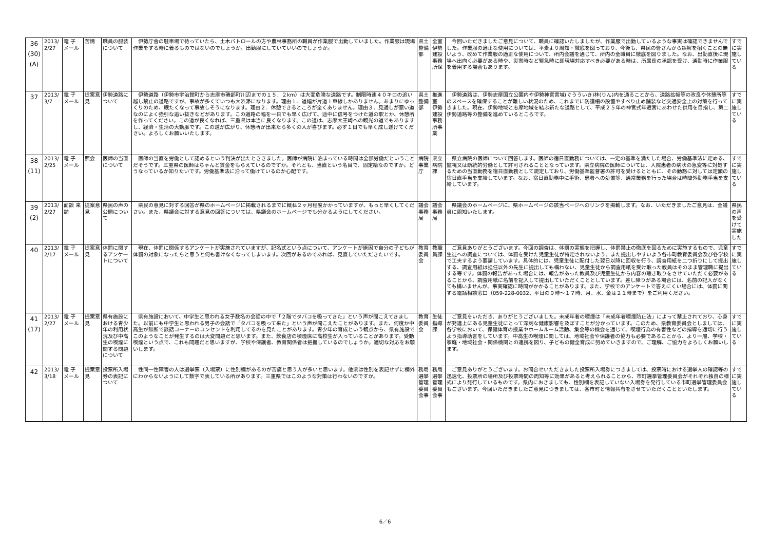| 36 (30) (A) | 2013/ 2/27 | 電 子 メール | 苦情 | 職員の服装について | 伊勢庁舎の駐車場で待っていたら、土木パトロールの方や農林事務所の職員が作業服で出勤していました。作業服は現場作業をする時に着るものではないのでしょうか。出勤服にしていていいのでしょうか。 | 県土整備部 | 全室 伊勢建設事務所保 | 今回いただきましたご意見について、職員に確認いたしましたが、作業服で出勤しているような事実は確認できませんでした。作業服の適正な使用については、平素より周知・徹底を図っており、今後も、県民の皆さんから誤解を招くことの無いよう、改めて作業服の適正な使用について、所内会議を通じて、所内の全職員に徹底を図りました。なお、出勤直後に現場へ出向く必要がある時や、災害時など緊急時に即現場対応すべき必要がある時は、所属長の承認を受け、通勤時に作業服を着用する場合もあります。 | すでに実施している |
| 37 | 2013/ 3/7 | 電 子 メール | 提案意見 | 伊勢道路について | 伊勢道路（伊勢市宇治館町から志摩市磯部町川辺までの１５．２km）は大変危険な道路です。制限時速４０キロの追い越し禁止の道路ですが、事故が多くていつも大渋滞になります。理由１．道幅が片道１車線しかありません。あまりにゆっくりのため、眠たくなって事故しそうになります。理由２．休憩できるところが全くありません。理由３．見通しが悪い道なのによく強引な追い抜きなどがあります。この道路の幅を一日でも早く広げて、途中に信号をつけた道の駅とか、休憩所を作ってください。この道が良くなれば、三重県は本当に良くなります。この道は、志摩大王崎への観光の道でもありますし、経済・生活の大動脈です。この道が広がり、休憩所が出来たら多くの人が喜びます。必ず１日でも早く成し遂げてください。よろしくお願いいたします。 | 県土整備部 | 推進室 伊勢建設事務所事業 | 伊勢道路は、伊勢志摩国立公園内や伊勢神宮宮域(ぐうういき)林(りん)内を通ることから、道路拡幅等の改良や休憩所等のスペースを確保することが難しい状況のため、これまでに防護柵の設置やすべり止め舗装など交通安全上の対策を行ってきました。現在、伊勢地域と志摩地域を結ぶ新たな道路として、平成２５年の神宮式年遷宮にあわせた供用を目指し、第二伊勢道路等の整備を進めているところです。 | すでに実施している |
| 38 (11) | 2013/ 2/25 | 電 子 メール | 照会 | 医師の当直について | 医師の当直を労働として認めるという判決が出たとききました。医師が病院に泊まっている時間は全部労働だということだそうです。三重県の医師はちゃんと賃金をもらえているのですか。それとも、当直という名目で、固定給なのですか。どうなっているか知りたいです。労働基準法に沿って働けているのか心配です。 | 病院事業庁 | 県立病院課 | 県立病院の医師について回答します。医師の宿日直勤務については、一定の基準を満たした場合、労働基準法に定める、監視又は断続的労働として許可されることとなっています。県立病院の医師については、入院患者の病状の急変等に対処するための当直勤務を宿日直勤務として規定しており、労働基準監督署の許可を受けるとともに、その勤務に対しては定額の宿日直手当を支給しています。なお、宿日直勤務中に手術、患者への処置等、通常業務を行った場合は時間外勤務手当を支給しています。 | すでに実施している |
| 39 (2) | 2013/ 2/27 | 面談 来訪 | 提案意見 | 県民の声の公開について | 県民の意見に対する回答が県のホームページに掲載されるまでに概ね２ヶ月程度かかっていますが、もっと早くしてください。また、県議会に対する意見の回答については、県議会のホームページでも分かるようにしてください。 | 議会事務局 | 議会事務局 | 県議会のホームページに、県ホームページの該当ページへのリンクを掲載します。なお、いただきましたご意見は、全議員に周知いたします。 | 県民の声を受けて実施した |
| 40 | 2013/ 2/17 | 電 子 メール | 提案意見 | 体罰に関するアンケートについて | 現在、体罰に関係するアンケートが実施されていますが、記名式という点について、アンケートが原因で自分の子どもが体罰の対象になったらと思うと何も書けなくなってしまいます。次回があるのであれば、見直していただきたいです。 | 教育委員会 | 教職員課 | ご意見ありがとうございます。今回の調査は、体罰の実態を把握し、体罰禁止の徹底を図るために実施するもので、児童生徒への調査については、体罰を受けた児童生徒が特定されないよう、また提出しやすいよう各市町教育委員会及び各学校で工夫するよう要請しています。具体的には、児童生徒に配付した翌日以降に回収を行う、調査用紙を二つ折りにして提出する、調査用紙は担任以外の先生に提出しても構わない、児童生徒から調査用紙を受け取った教員はそのまま管理職に提出する等です。体罰の報告があった場合には、報告があった教員及び児童生徒から内容の聴き取りをさせていただく必要があることから、調査用紙に名前を記入して提出していただくこととしています。差し障りがある場合には、名前の記入がなくても構いませんが、事実確認に時間がかかることがあります。また、学校でのアンケートで答えにくい場合には、体罰に関する電話相談窓口（059-228-0032、平日の９時～１７時、月、水、金は２１時まで）をご利用ください。 | すでに実施している |
| 41 (17) | 2013/ 2/27 | 電 子 メール | 提案意見 | 県有施設における青少年の利用状況及び中高生の喫煙に関する問題について | 県有施設において、中学生と思われる女子数名の会話の中で「２階でタバコを吸ってきた」という声が聞こえてきました。以前にも中学生と思われる男子の会話で「タバコを吸って来た」という声が聞こえたことがあります。また、何度か中高生が無断で談話コーナーのコンセントを利用してるのを見たことがあります。青少年の育成という観点から、県有施設でこのようなことが発生するのは大変問題だと思います。また、飲食店の喫煙席に高校生が入っていることがあります。受動喫煙という点で、これも問題だと思いますが、学校や保護者、教育関係者は把握しているのでしょうか。適切な対応をお願いします。 | 教育委員会 | 生徒指導課 | ご意見をいただき、ありがとうございました。未成年者の喫煙は「未成年者喫煙防止法」によって禁止されており、心身が発達上にある児童生徒にとって深刻な健康影響を及ぼすことが分かっています。このため、県教育委員会としましては、各学校において、保健体育の授業やホームルーム活動、集会等の機会を通じて、喫煙行為の有害性などの指導を適切に行うよう指導助言をしています。中高生の喫煙に関しては、地域社会や保護者の協力も必要であることから、より一層、学校・家庭・地域社会・関係機関との連携を図り、子どもの健全育成に努めていきますので、ご理解、ご協力をよろしくお願いします。 | すでに実施している |
| 42 | 2013/ 3/18 | 電 子 メール | 提案意見 | 投票所入場券の表記について | 性同一性障害の人は選挙票（入場票）に性別欄があるのが苦痛と思う人が多いと思います。他県は性別を表記せずに欄外にわからないようにして数字で表している所があります。三重県ではこのような対策は行わないのですか。 | 務局 選挙管理委員会事 | 務局 選挙管理委員会事 | ご意見ありがとうございます。お問合せいただきました投票所入場券につきましては、投票時における選挙人の確認等の迅速化、投票所の場所及び投票時間の周知等に効果があると考えられることから、市町選挙管理委員会がそれぞれ独自の様式により発行しているものです。県内におきましても、性別欄を表記していない入場券を発行している市町選挙管理委員会もございます。今回いただきましたご意見につきましては、各市町と情報共有をさせていただくことといたします。 | すでに実施している |
6／6